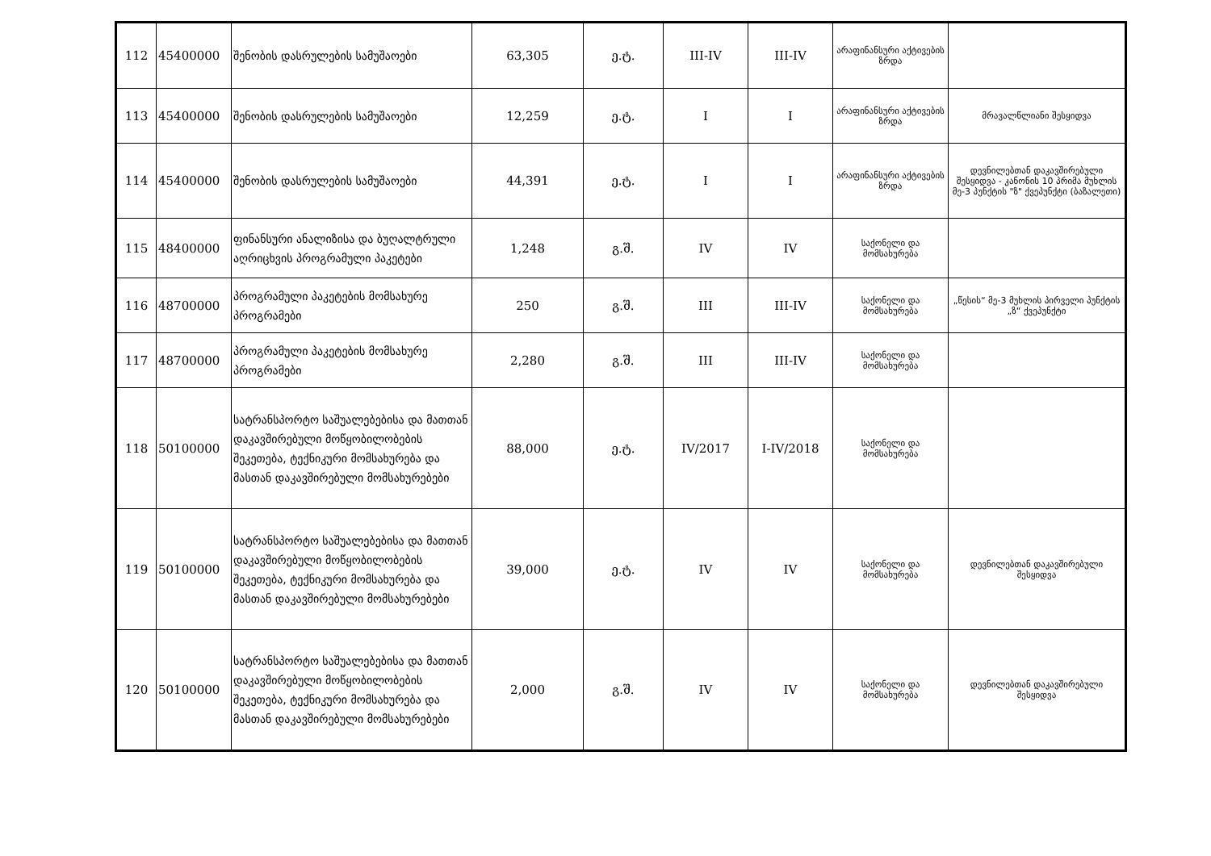| 112 | 45400000 | შენობის დასრულების სამუშაოები | 63,305 | ე.ტ. | III-IV | III-IV | არაფინანსური აქტივების ზრდა | |
| 113 | 45400000 | შენობის დასრულების სამუშაოები | 12,259 | ე.ტ. | I | I | არაფინანსური აქტივების ზრდა | მრავალწლიანი შესყიდვა |
| 114 | 45400000 | შენობის დასრულების სამუშაოები | 44,391 | ე.ტ. | I | I | არაფინანსური აქტივების ზრდა | დევნილებთან დაკავშირებული შესყიდვა - კანონის 10 პრიმა მუხლის მე-3 პუნქტის "ზ" ქვეპუნქტი (ბაზალეთი) |
| 115 | 48400000 | ფინანსური ანალიზისა და ბუღალტრული აღრიცხვის პროგრამული პაკეტები | 1,248 | გ.შ. | IV | IV | საქონელი და მომსახურება | |
| 116 | 48700000 | პროგრამული პაკეტების მომსახურე პროგრამები | 250 | გ.შ. | III | III-IV | საქონელი და მომსახურება | „წესის“ მე-3 მუხლის პირველი პუნქტის „ზ“ ქვეპუნქტი |
| 117 | 48700000 | პროგრამული პაკეტების მომსახურე პროგრამები | 2,280 | გ.შ. | III | III-IV | საქონელი და მომსახურება | |
| 118 | 50100000 | სატრანსპორტო საშუალებებისა და მათთან დაკავშირებული მოწყობილობების შეკეთება, ტექნიკური მომსახურება და მასთან დაკავშირებული მომსახურებები | 88,000 | ე.ტ. | IV/2017 | I-IV/2018 | საქონელი და მომსახურება | |
| 119 | 50100000 | სატრანსპორტო საშუალებებისა და მათთან დაკავშირებული მოწყობილობების შეკეთება, ტექნიკური მომსახურება და მასთან დაკავშირებული მომსახურებები | 39,000 | ე.ტ. | IV | IV | საქონელი და მომსახურება | დევნილებთან დაკავშირებული შესყიდვა |
| 120 | 50100000 | სატრანსპორტო საშუალებებისა და მათთან დაკავშირებული მოწყობილობების შეკეთება, ტექნიკური მომსახურება და მასთან დაკავშირებული მომსახურებები | 2,000 | გ.შ. | IV | IV | საქონელი და მომსახურება | დევნილებთან დაკავშირებული შესყიდვა |